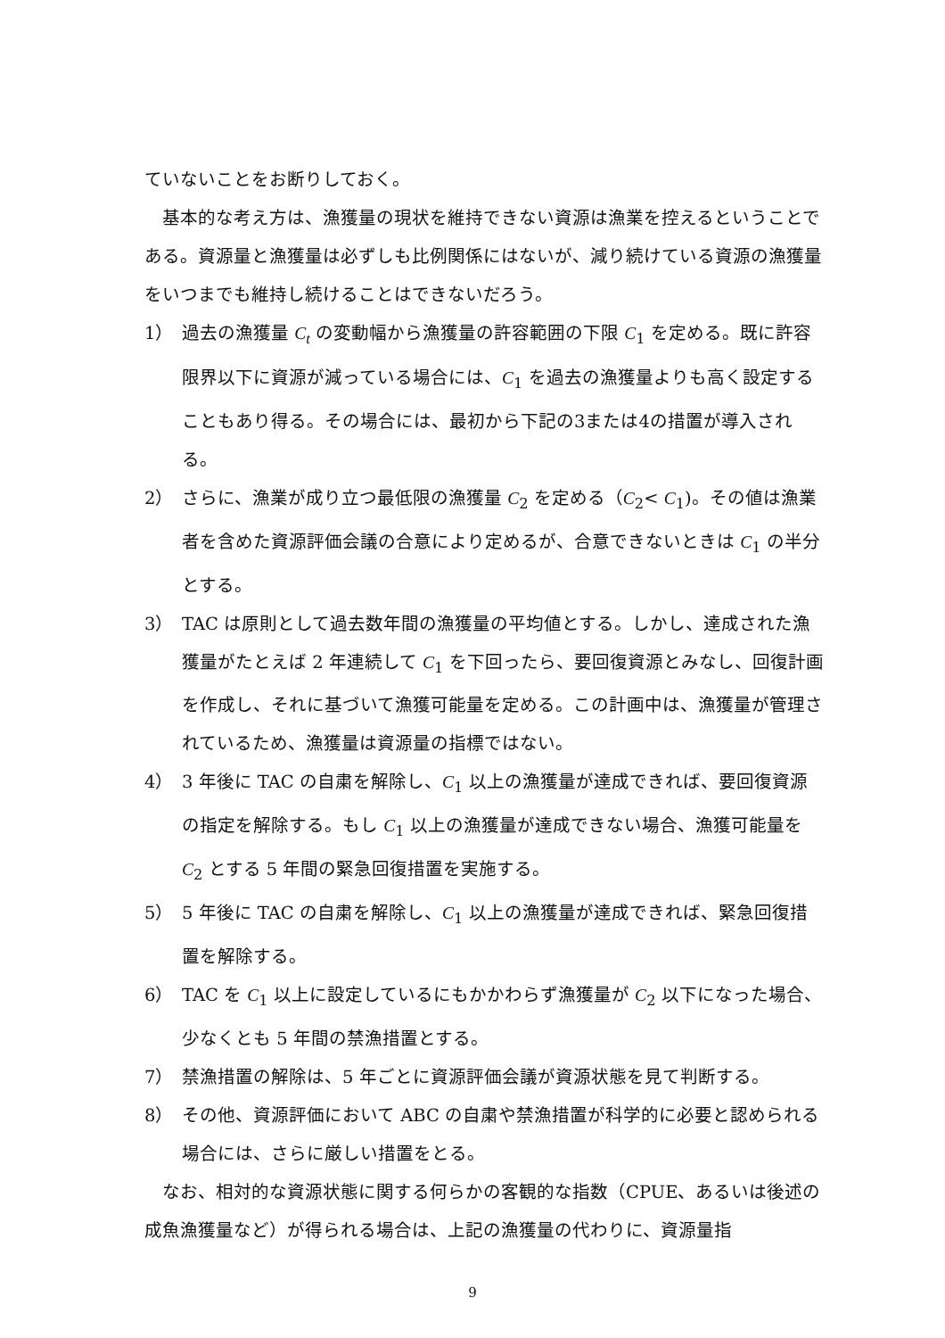ていないことをお断りしておく。
基本的な考え方は、漁獲量の現状を維持できない資源は漁業を控えるということである。資源量と漁獲量は必ずしも比例関係にはないが、減り続けている資源の漁獲量をいつまでも維持し続けることはできないだろう。
1） 過去の漁獲量 C<sub>t</sub> の変動幅から漁獲量の許容範囲の下限 C<sub>1</sub> を定める。既に許容限界以下に資源が減っている場合には、C<sub>1</sub> を過去の漁獲量よりも高く設定することもあり得る。その場合には、最初から下記の3または4の措置が導入される。
2） さらに、漁業が成り立つ最低限の漁獲量 C<sub>2</sub> を定める（C<sub>2</sub>< C<sub>1</sub>)。その値は漁業者を含めた資源評価会議の合意により定めるが、合意できないときは C<sub>1</sub> の半分とする。
3） TAC は原則として過去数年間の漁獲量の平均値とする。しかし、達成された漁獲量がたとえば 2 年連続して C<sub>1</sub> を下回ったら、要回復資源とみなし、回復計画を作成し、それに基づいて漁獲可能量を定める。この計画中は、漁獲量が管理されているため、漁獲量は資源量の指標ではない。
4） 3 年後に TAC の自粛を解除し、C<sub>1</sub> 以上の漁獲量が達成できれば、要回復資源の指定を解除する。もし C<sub>1</sub> 以上の漁獲量が達成できない場合、漁獲可能量を C<sub>2</sub> とする 5 年間の緊急回復措置を実施する。
5） 5 年後に TAC の自粛を解除し、C<sub>1</sub> 以上の漁獲量が達成できれば、緊急回復措置を解除する。
6） TAC を C<sub>1</sub> 以上に設定しているにもかかわらず漁獲量が C<sub>2</sub> 以下になった場合、少なくとも 5 年間の禁漁措置とする。
7） 禁漁措置の解除は、5 年ごとに資源評価会議が資源状態を見て判断する。
8） その他、資源評価において ABC の自粛や禁漁措置が科学的に必要と認められる場合には、さらに厳しい措置をとる。
なお、相対的な資源状態に関する何らかの客観的な指数（CPUE、あるいは後述の成魚漁獲量など）が得られる場合は、上記の漁獲量の代わりに、資源量指
9